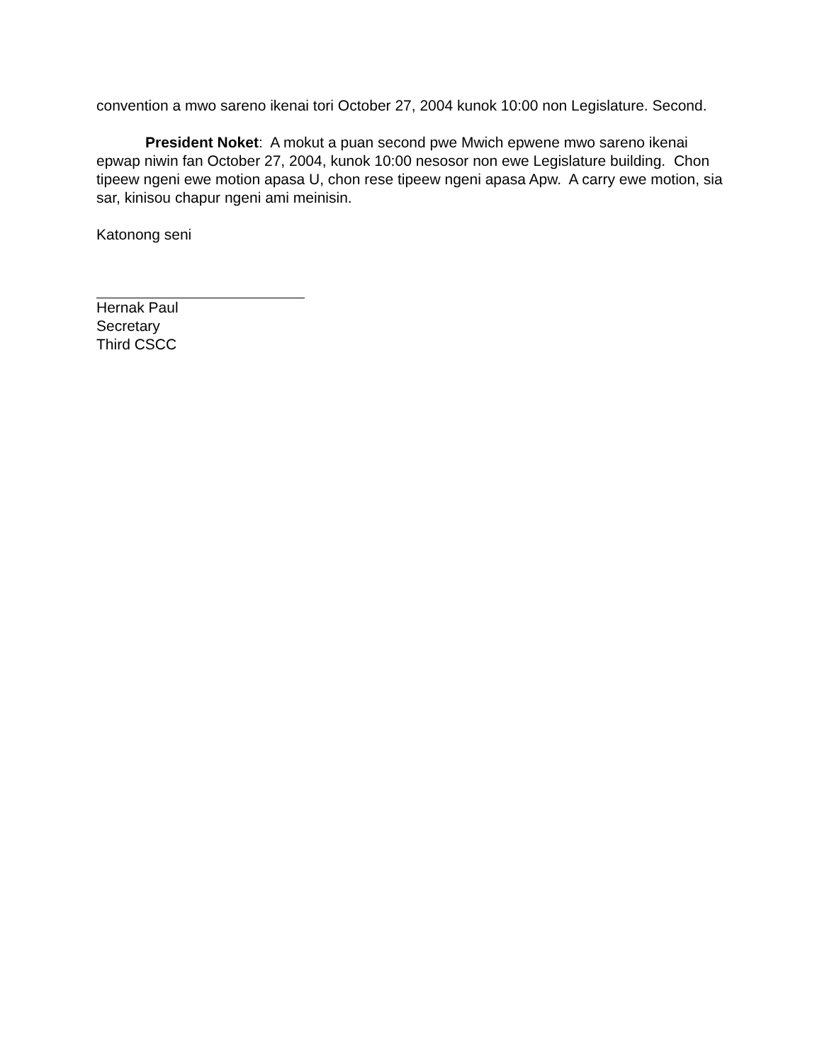convention a mwo sareno ikenai tori October 27, 2004 kunok 10:00 non Legislature. Second.
President Noket: A mokut a puan second pwe Mwich epwene mwo sareno ikenai epwap niwin fan October 27, 2004, kunok 10:00 nesosor non ewe Legislature building. Chon tipeew ngeni ewe motion apasa U, chon rese tipeew ngeni apasa Apw. A carry ewe motion, sia sar, kinisou chapur ngeni ami meinisin.
Katonong seni
Hernak Paul
Secretary
Third CSCC